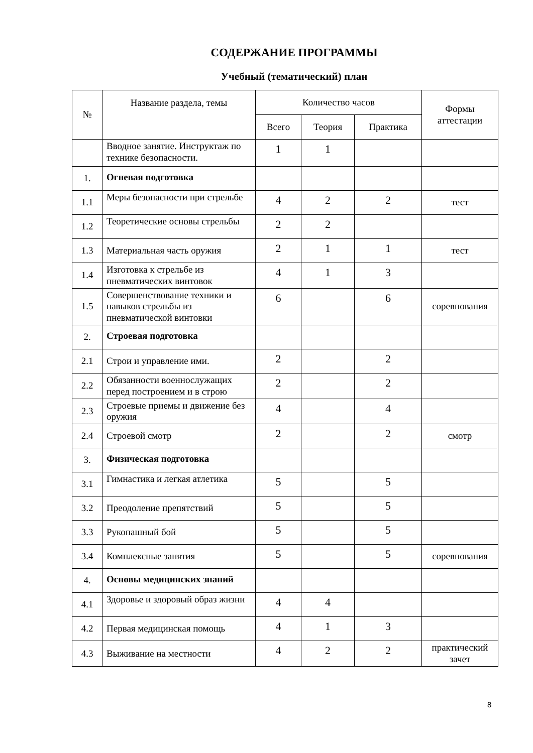СОДЕРЖАНИЕ ПРОГРАММЫ
Учебный (тематический) план
| № | Название раздела, темы | Количество часов | | | Формы аттестации |
| --- | --- | --- | --- | --- | --- |
| | | Всего | Теория | Практика | |
| | Вводное занятие. Инструктаж по технике безопасности. | 1 | 1 | | |
| 1. | Огневая подготовка | | | | |
| 1.1 | Меры безопасности при стрельбе | 4 | 2 | 2 | тест |
| 1.2 | Теоретические основы стрельбы | 2 | 2 | | |
| 1.3 | Материальная часть оружия | 2 | 1 | 1 | тест |
| 1.4 | Изготовка к стрельбе из пневматических винтовок | 4 | 1 | 3 | |
| 1.5 | Совершенствование техники и навыков стрельбы из пневматической винтовки | 6 | | 6 | соревнования |
| 2. | Строевая подготовка | | | | |
| 2.1 | Строи и управление ими. | 2 | | 2 | |
| 2.2 | Обязанности военнослужащих перед построением и в строю | 2 | | 2 | |
| 2.3 | Строевые приемы и движение без оружия | 4 | | 4 | |
| 2.4 | Строевой смотр | 2 | | 2 | смотр |
| 3. | Физическая подготовка | | | | |
| 3.1 | Гимнастика и легкая атлетика | 5 | | 5 | |
| 3.2 | Преодоление препятствий | 5 | | 5 | |
| 3.3 | Рукопашный бой | 5 | | 5 | |
| 3.4 | Комплексные занятия | 5 | | 5 | соревнования |
| 4. | Основы медицинских знаний | | | | |
| 4.1 | Здоровье и здоровый образ жизни | 4 | 4 | | |
| 4.2 | Первая медицинская помощь | 4 | 1 | 3 | |
| 4.3 | Выживание на местности | 4 | 2 | 2 | практический зачет |
8